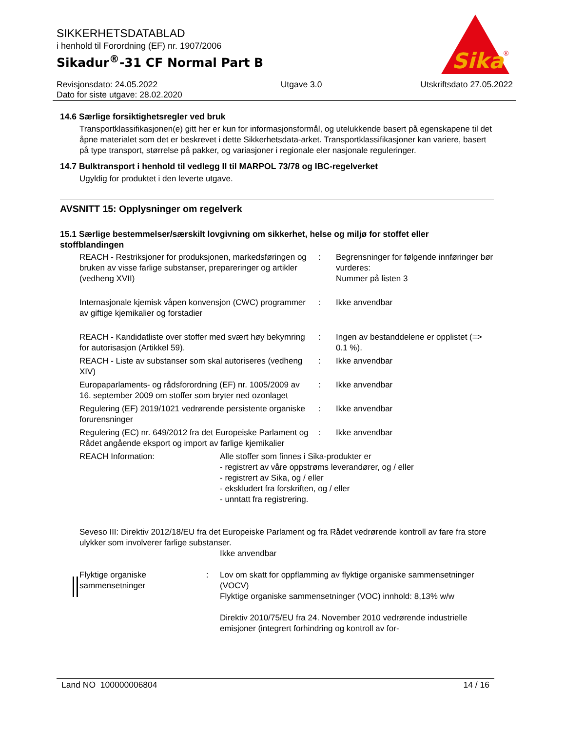SIKKERHETSDATABLAD
i henhold til Forordning (EF) nr. 1907/2006
Sikadur<sup>®</sup>-31 CF Normal Part B
Sika
®
Revisjonsdato: 24.05.2022
Dato for siste utgave: 28.02.2020
Utgave 3.0 Utskriftsdato 27.05.2022
14.6 Særlige forsiktighetsregler ved bruk
Transportklassifikasjonen(e) gitt her er kun for informasjonsformål, og utelukkende basert på egenskapene til det åpne materialet som det er beskrevet i dette Sikkerhetsdata-arket. Transportklassifikasjoner kan variere, basert på type transport, størrelse på pakker, og variasjoner i regionale eler nasjonale reguleringer.
14.7 Bulktransport i henhold til vedlegg II til MARPOL 73/78 og IBC-regelverket
Ugyldig for produktet i den leverte utgave.
AVSNITT 15: Opplysninger om regelverk
15.1 Særlige bestemmelser/særskilt lovgivning om sikkerhet, helse og miljø for stoffet eller stoffblandingen
| REACH - Restriksjoner for produksjonen, markedsføringen og bruken av visse farlige substanser, preparer­inger og artikler (vedheng XVII) | : | Begrensninger for følgende innføringer bør vurderes: Nummer på listen 3 |
| Internasjonale kjemisk våpen konvensjon (CWC) programmer av giftige kjemikalier og forstadier | : | Ikke anvendbar |
| REACH - Kandidatliste over stoffer med svært høy bekymring for autorisasjon (Artikkel 59). | : | Ingen av bestanddelene er opplistet (=> 0.1 %). |
| REACH - Liste av substanser som skal autoriseres (vedheng XIV) | : | Ikke anvendbar |
| Europaparlaments- og rådsforordning (EF) nr. 1005/2009 av 16. september 2009 om stoffer som bryter ned ozonlaget | : | Ikke anvendbar |
| Regulering (EF) 2019/1021 vedrørende persistente organiske forurensninger | : | Ikke anvendbar |
| Regulering (EC) nr. 649/2012 fra det Europeiske Parlament og Rådet angående eksport og import av farlige kjemikalier | : | Ikke anvendbar |
| REACH Information: | Alle stoffer som finnes i Sika-produkter er - registrert av våre oppstrøms leverandører, og / eller - registrert av Sika, og / eller - ekskludert fra forskriften, og / eller - unntatt fra registrering. |
Seveso III: Direktiv 2012/18/EU fra det Europeiske Parlament og fra Rådet vedrørende kontroll av fare fra store ulykker som involverer farlige substanser.
Ikke anvendbar
| Flyktige organiske sammensetninger | : | Lov om skatt for oppflamming av flyktige organiske sammensetninger (VOCV) Flyktige organiske sammensetninger (VOC) innhold: 8,13% w/w Direktiv 2010/75/EU fra 24. November 2010 vedrørende industrielle emisjoner (integrert forhindring og kontroll av for- |
Land NO 100000006804 14 / 16